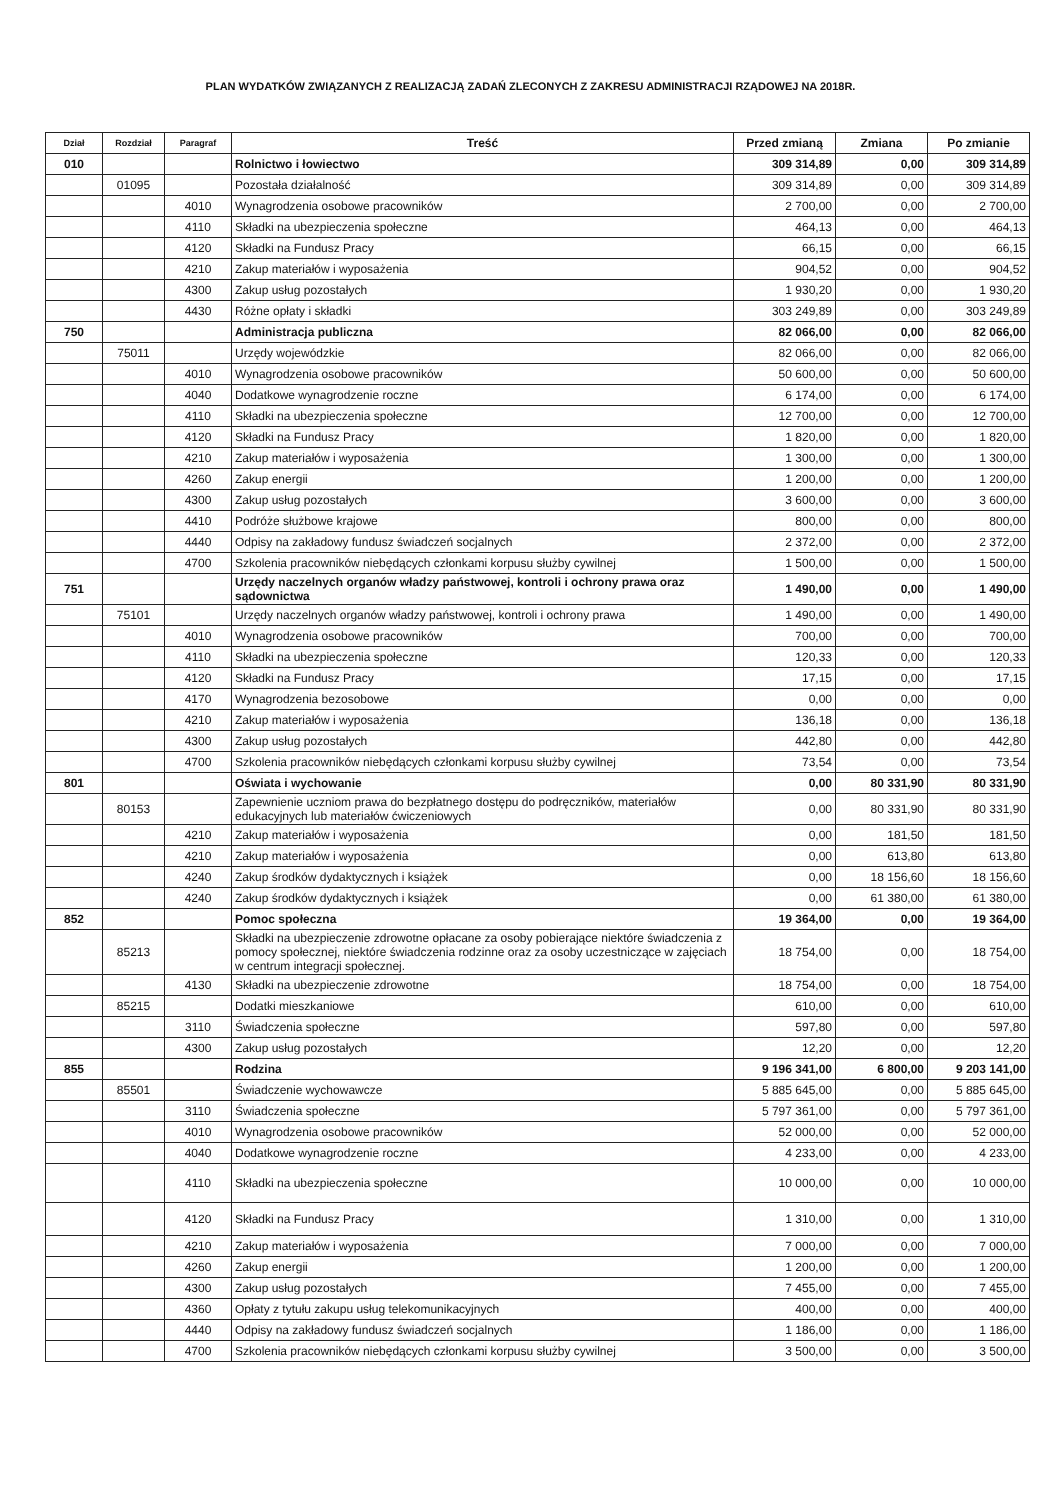PLAN WYDATKÓW ZWIĄZANYCH Z REALIZACJĄ ZADAŃ ZLECONYCH Z ZAKRESU ADMINISTRACJI RZĄDOWEJ NA 2018R.
| Dział | Rozdział | Paragraf | Treść | Przed zmianą | Zmiana | Po zmianie |
| --- | --- | --- | --- | --- | --- | --- |
| 010 | | | Rolnictwo i łowiectwo | 309 314,89 | 0,00 | 309 314,89 |
| | 01095 | | Pozostała działalność | 309 314,89 | 0,00 | 309 314,89 |
| | | 4010 | Wynagrodzenia osobowe pracowników | 2 700,00 | 0,00 | 2 700,00 |
| | | 4110 | Składki na ubezpieczenia społeczne | 464,13 | 0,00 | 464,13 |
| | | 4120 | Składki na Fundusz Pracy | 66,15 | 0,00 | 66,15 |
| | | 4210 | Zakup materiałów i wyposażenia | 904,52 | 0,00 | 904,52 |
| | | 4300 | Zakup usług pozostałych | 1 930,20 | 0,00 | 1 930,20 |
| | | 4430 | Różne opłaty i składki | 303 249,89 | 0,00 | 303 249,89 |
| 750 | | | Administracja publiczna | 82 066,00 | 0,00 | 82 066,00 |
| | 75011 | | Urzędy wojewódzkie | 82 066,00 | 0,00 | 82 066,00 |
| | | 4010 | Wynagrodzenia osobowe pracowników | 50 600,00 | 0,00 | 50 600,00 |
| | | 4040 | Dodatkowe wynagrodzenie roczne | 6 174,00 | 0,00 | 6 174,00 |
| | | 4110 | Składki na ubezpieczenia społeczne | 12 700,00 | 0,00 | 12 700,00 |
| | | 4120 | Składki na Fundusz Pracy | 1 820,00 | 0,00 | 1 820,00 |
| | | 4210 | Zakup materiałów i wyposażenia | 1 300,00 | 0,00 | 1 300,00 |
| | | 4260 | Zakup energii | 1 200,00 | 0,00 | 1 200,00 |
| | | 4300 | Zakup usług pozostałych | 3 600,00 | 0,00 | 3 600,00 |
| | | 4410 | Podróże służbowe krajowe | 800,00 | 0,00 | 800,00 |
| | | 4440 | Odpisy na zakładowy fundusz świadczeń socjalnych | 2 372,00 | 0,00 | 2 372,00 |
| | | 4700 | Szkolenia pracowników niebędących członkami korpusu służby cywilnej | 1 500,00 | 0,00 | 1 500,00 |
| 751 | | | Urzędy naczelnych organów władzy państwowej, kontroli i ochrony prawa oraz sądownictwa | 1 490,00 | 0,00 | 1 490,00 |
| | 75101 | | Urzędy naczelnych organów władzy państwowej, kontroli i ochrony prawa | 1 490,00 | 0,00 | 1 490,00 |
| | | 4010 | Wynagrodzenia osobowe pracowników | 700,00 | 0,00 | 700,00 |
| | | 4110 | Składki na ubezpieczenia społeczne | 120,33 | 0,00 | 120,33 |
| | | 4120 | Składki na Fundusz Pracy | 17,15 | 0,00 | 17,15 |
| | | 4170 | Wynagrodzenia bezosobowe | 0,00 | 0,00 | 0,00 |
| | | 4210 | Zakup materiałów i wyposażenia | 136,18 | 0,00 | 136,18 |
| | | 4300 | Zakup usług pozostałych | 442,80 | 0,00 | 442,80 |
| | | 4700 | Szkolenia pracowników niebędących członkami korpusu służby cywilnej | 73,54 | 0,00 | 73,54 |
| 801 | | | Oświata i wychowanie | 0,00 | 80 331,90 | 80 331,90 |
| | 80153 | | Zapewnienie uczniom prawa do bezpłatnego dostępu do podręczników, materiałów edukacyjnych lub materiałów ćwiczeniowych | 0,00 | 80 331,90 | 80 331,90 |
| | | 4210 | Zakup materiałów i wyposażenia | 0,00 | 181,50 | 181,50 |
| | | 4210 | Zakup materiałów i wyposażenia | 0,00 | 613,80 | 613,80 |
| | | 4240 | Zakup środków dydaktycznych i książek | 0,00 | 18 156,60 | 18 156,60 |
| | | 4240 | Zakup środków dydaktycznych i książek | 0,00 | 61 380,00 | 61 380,00 |
| 852 | | | Pomoc społeczna | 19 364,00 | 0,00 | 19 364,00 |
| | 85213 | | Składki na ubezpieczenie zdrowotne opłacane za osoby pobierające niektóre świadczenia z pomocy społecznej, niektóre świadczenia rodzinne oraz za osoby uczestniczące w zajęciach w centrum integracji społecznej. | 18 754,00 | 0,00 | 18 754,00 |
| | | 4130 | Składki na ubezpieczenie zdrowotne | 18 754,00 | 0,00 | 18 754,00 |
| | 85215 | | Dodatki mieszkaniowe | 610,00 | 0,00 | 610,00 |
| | | 3110 | Świadczenia społeczne | 597,80 | 0,00 | 597,80 |
| | | 4300 | Zakup usług pozostałych | 12,20 | 0,00 | 12,20 |
| 855 | | | Rodzina | 9 196 341,00 | 6 800,00 | 9 203 141,00 |
| | 85501 | | Świadczenie wychowawcze | 5 885 645,00 | 0,00 | 5 885 645,00 |
| | | 3110 | Świadczenia społeczne | 5 797 361,00 | 0,00 | 5 797 361,00 |
| | | 4010 | Wynagrodzenia osobowe pracowników | 52 000,00 | 0,00 | 52 000,00 |
| | | 4040 | Dodatkowe wynagrodzenie roczne | 4 233,00 | 0,00 | 4 233,00 |
| | | 4110 | Składki na ubezpieczenia społeczne | 10 000,00 | 0,00 | 10 000,00 |
| | | 4120 | Składki na Fundusz Pracy | 1 310,00 | 0,00 | 1 310,00 |
| | | 4210 | Zakup materiałów i wyposażenia | 7 000,00 | 0,00 | 7 000,00 |
| | | 4260 | Zakup energii | 1 200,00 | 0,00 | 1 200,00 |
| | | 4300 | Zakup usług pozostałych | 7 455,00 | 0,00 | 7 455,00 |
| | | 4360 | Opłaty z tytułu zakupu usług telekomunikacyjnych | 400,00 | 0,00 | 400,00 |
| | | 4440 | Odpisy na zakładowy fundusz świadczeń socjalnych | 1 186,00 | 0,00 | 1 186,00 |
| | | 4700 | Szkolenia pracowników niebędących członkami korpusu służby cywilnej | 3 500,00 | 0,00 | 3 500,00 |